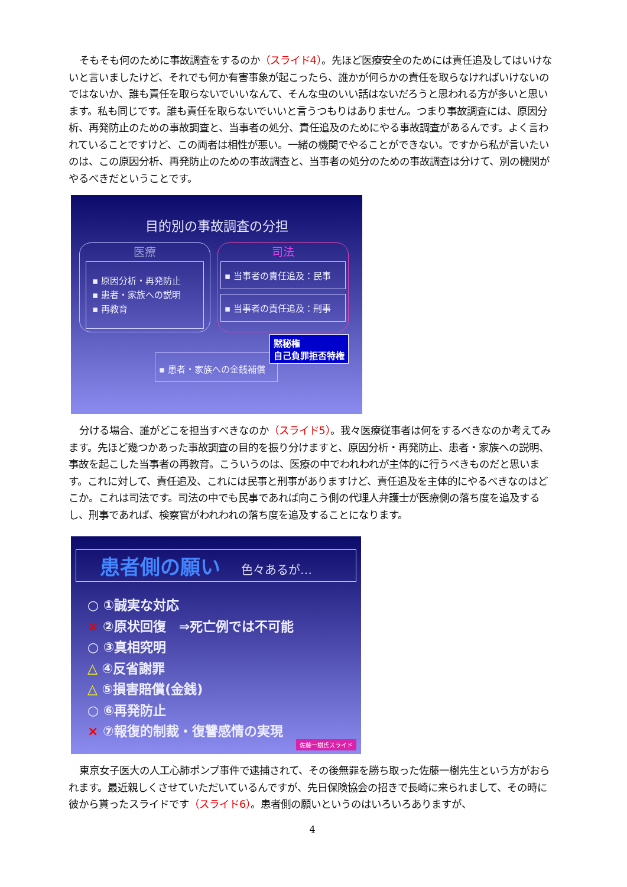そもそも何のために事故調査をするのか（スライド4）。先ほど医療安全のためには責任追及してはいけないと言いましたけど、それでも何か有害事象が起こったら、誰かが何らかの責任を取らなければいけないのではないか、誰も責任を取らないでいいなんて、そんな虫のいい話はないだろうと思われる方が多いと思います。私も同じです。誰も責任を取らないでいいと言うつもりはありません。つまり事故調査には、原因分析、再発防止のための事故調査と、当事者の処分、責任追及のためにやる事故調査があるんです。よく言われていることですけど、この両者は相性が悪い。一緒の機関でやることができない。ですから私が言いたいのは、この原因分析、再発防止のための事故調査と、当事者の処分のための事故調査は分けて、別の機関がやるべきだということです。
目的別の事故調査の分担
医療
▪ 原因分析・再発防止
▪ 患者・家族への説明
▪ 再教育
司法
▪ 当事者の責任追及：民事
▪ 当事者の責任追及：刑事
▪ 患者・家族への金銭補償
黙秘権
自己負罪拒否特権
分ける場合、誰がどこを担当すべきなのか（スライド5）。我々医療従事者は何をするべきなのか考えてみます。先ほど幾つかあった事故調査の目的を振り分けますと、原因分析・再発防止、患者・家族への説明、事故を起こした当事者の再教育。こういうのは、医療の中でわれわれが主体的に行うべきものだと思います。これに対して、責任追及、これには民事と刑事がありますけど、責任追及を主体的にやるべきなのはどこか。これは司法です。司法の中でも民事であれば向こう側の代理人弁護士が医療側の落ち度を追及するし、刑事であれば、検察官がわれわれの落ち度を追及することになります。
患者側の願い 色々あるが…
○ ①誠実な対応
× ②原状回復　⇒死亡例では不可能
○ ③真相究明
△ ④反省謝罪
△ ⑤損害賠償(金銭)
○ ⑥再発防止
× ⑦報復的制裁・復讐感情の実現
佐藤一樹氏スライド
東京女子医大の人工心肺ポンプ事件で逮捕されて、その後無罪を勝ち取った佐藤一樹先生という方がおられます。最近親しくさせていただいているんですが、先日保険協会の招きで長崎に来られまして、その時に彼から貰ったスライドです（スライド6）。患者側の願いというのはいろいろありますが、
4